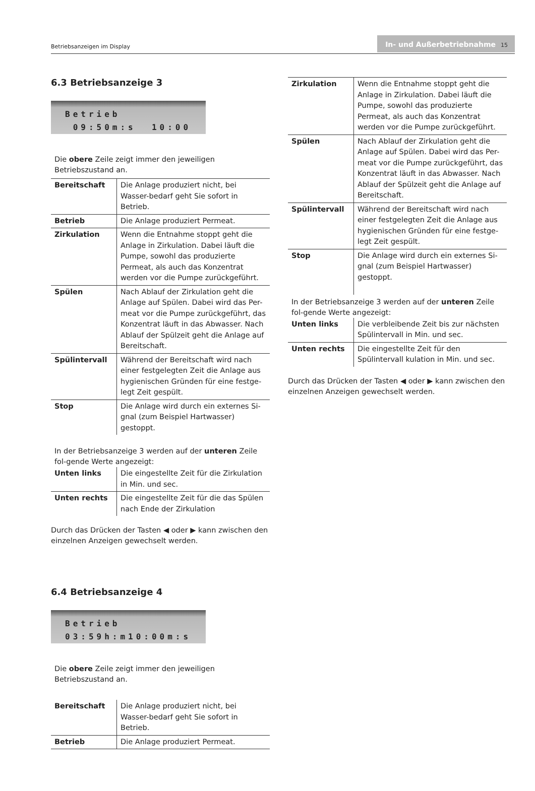Betriebsanzeigen im Display
In- und Außerbetriebnahme 15
6.3 Betriebsanzeige 3
Betrieb 09:50m:s 10:00
Die obere Zeile zeigt immer den jeweiligen Betriebszustand an.
| Bereitschaft | Die Anlage produziert nicht, bei Wasser-bedarf geht Sie sofort in Betrieb. |
| Betrieb | Die Anlage produziert Permeat. |
| Zirkulation | Wenn die Entnahme stoppt geht die Anlage in Zirkulation. Dabei läuft die Pumpe, sowohl das produzierte Permeat, als auch das Konzentrat werden vor die Pumpe zurückgeführt. |
| Spülen | Nach Ablauf der Zirkulation geht die Anlage auf Spülen. Dabei wird das Per-meat vor die Pumpe zurückgeführt, das Konzentrat läuft in das Abwasser. Nach Ablauf der Spülzeit geht die Anlage auf Bereitschaft. |
| Spülintervall | Während der Bereitschaft wird nach einer festgelegten Zeit die Anlage aus hygienischen Gründen für eine festge-legt Zeit gespült. |
| Stop | Die Anlage wird durch ein externes Si-gnal (zum Beispiel Hartwasser) gestoppt. |
In der Betriebsanzeige 3 werden auf der unteren Zeile fol-gende Werte angezeigt:
| Unten links | Die eingestellte Zeit für die Zirkulation in Min. und sec. |
| Unten rechts | Die eingestellte Zeit für die das Spülen nach Ende der Zirkulation |
Durch das Drücken der Tasten ◀ oder ▶ kann zwischen den einzelnen Anzeigen gewechselt werden.
6.4 Betriebsanzeige 4
Betrieb 03:59h:m10:00m:s
Die obere Zeile zeigt immer den jeweiligen Betriebszustand an.
| Bereitschaft | Die Anlage produziert nicht, bei Wasser-bedarf geht Sie sofort in Betrieb. |
| Betrieb | Die Anlage produziert Permeat. |
| Zirkulation | Wenn die Entnahme stoppt geht die Anlage in Zirkulation. Dabei läuft die Pumpe, sowohl das produzierte Permeat, als auch das Konzentrat werden vor die Pumpe zurückgeführt. |
| Spülen | Nach Ablauf der Zirkulation geht die Anlage auf Spülen. Dabei wird das Per-meat vor die Pumpe zurückgeführt, das Konzentrat läuft in das Abwasser. Nach Ablauf der Spülzeit geht die Anlage auf Bereitschaft. |
| Spülintervall | Während der Bereitschaft wird nach einer festgelegten Zeit die Anlage aus hygienischen Gründen für eine festge-legt Zeit gespült. |
| Stop | Die Anlage wird durch ein externes Si-gnal (zum Beispiel Hartwasser) gestoppt. |
In der Betriebsanzeige 3 werden auf der unteren Zeile fol-gende Werte angezeigt:
| Unten links | Die verbleibende Zeit bis zur nächsten Spülintervall in Min. und sec. |
| Unten rechts | Die eingestellte Zeit für den Spülintervall kulation in Min. und sec. |
Durch das Drücken der Tasten ◀ oder ▶ kann zwischen den einzelnen Anzeigen gewechselt werden.